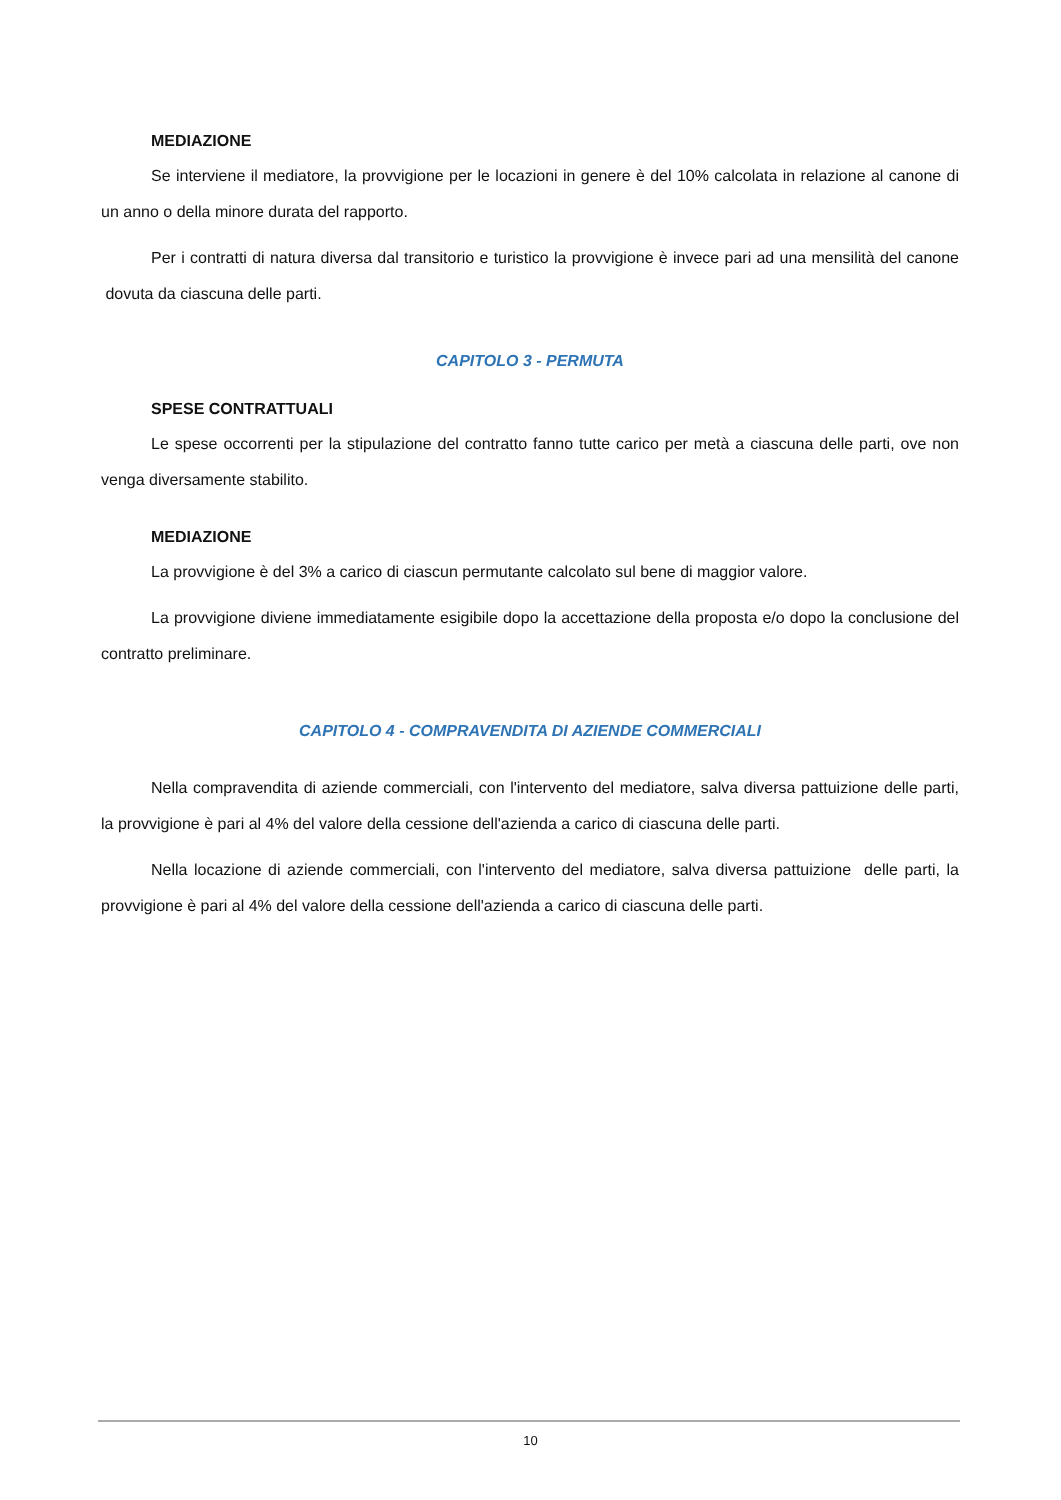MEDIAZIONE
Se interviene il mediatore, la provvigione per le locazioni in genere è del 10% calcolata in relazione al canone di un anno o della minore durata del rapporto.
Per i contratti di natura diversa dal transitorio e turistico la provvigione è invece pari ad una mensilità del canone dovuta da ciascuna delle parti.
CAPITOLO 3 - PERMUTA
SPESE CONTRATTUALI
Le spese occorrenti per la stipulazione del contratto fanno tutte carico per metà a ciascuna delle parti, ove non venga diversamente stabilito.
MEDIAZIONE
La provvigione è del 3% a carico di ciascun permutante calcolato sul bene di maggior valore.
La provvigione diviene immediatamente esigibile dopo la accettazione della proposta e/o dopo la conclusione del contratto preliminare.
CAPITOLO 4 - COMPRAVENDITA DI AZIENDE COMMERCIALI
Nella compravendita di aziende commerciali, con l'intervento del mediatore, salva diversa pattuizione delle parti, la provvigione è pari al 4% del valore della cessione dell'azienda a carico di ciascuna delle parti.
Nella locazione di aziende commerciali, con l'intervento del mediatore, salva diversa pattuizione delle parti, la provvigione è pari al 4% del valore della cessione dell'azienda a carico di ciascuna delle parti.
10